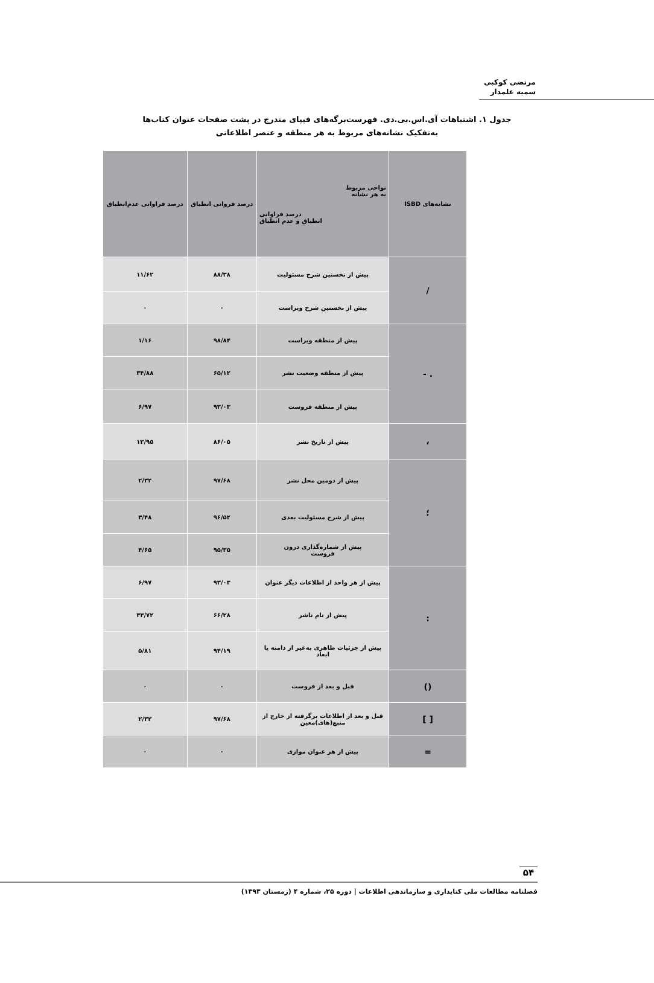مرتضی کوکبی
سمیه علمدار
جدول ۱. اشتباهات آی.اس.بی.دی. فهرست‌برگه‌های فیپای مندرج در پشت صفحات عنوان کتاب‌ها
به‌تفکیک نشانه‌های مربوط به هر منطقه و عنصر اطلاعاتی
| نشانه‌های ISBD | نواحی مربوط به هر نشانه درصد فراوانی انطباق و عدم انطباق | درصد فروانی انطباق | درصد فراوانی عدم‌انطباق |
| --- | --- | --- | --- |
| / | پیش از نخستین شرح مسئولیت | ۸۸/۳۸ | ۱۱/۶۲ |
| | پیش از نخستین شرح ویراست | ۰ | ۰ |
| . - | پیش از منطقه ویراست | ۹۸/۸۴ | ۱/۱۶ |
| | پیش از منطقه وضعیت نشر | ۶۵/۱۲ | ۳۴/۸۸ |
| | پیش از منطقه فروست | ۹۳/۰۳ | ۶/۹۷ |
| ، | پیش از تاریخ نشر | ۸۶/۰۵ | ۱۳/۹۵ |
| ؛ | پیش از دومین محل نشر | ۹۷/۶۸ | ۲/۳۲ |
| | پیش از شرح مسئولیت بعدی | ۹۶/۵۲ | ۳/۴۸ |
| | پیش از شماره‌گذاری درون فروست | ۹۵/۳۵ | ۴/۶۵ |
| : | پیش از هر واحد از اطلاعات دیگر عنوان | ۹۳/۰۳ | ۶/۹۷ |
| | پیش از نام ناشر | ۶۶/۲۸ | ۳۳/۷۲ |
| | پیش از جزئیات ظاهری به‌غیر از دامنه یا ابعاد | ۹۴/۱۹ | ۵/۸۱ |
| () | قبل و بعد از فروست | ۰ | ۰ |
| [ ] | قبل و بعد از اطلاعات برگرفته از خارج از منبع(های)معین | ۹۷/۶۸ | ۲/۳۲ |
| = | پیش از هر عنوان موازی | ۰ | ۰ |
۵۴
فصلنامه مطالعات ملی کتابداری و سازماندهی اطلاعات | دوره ۲۵، شماره ۴ (زمستان ۱۳۹۳)